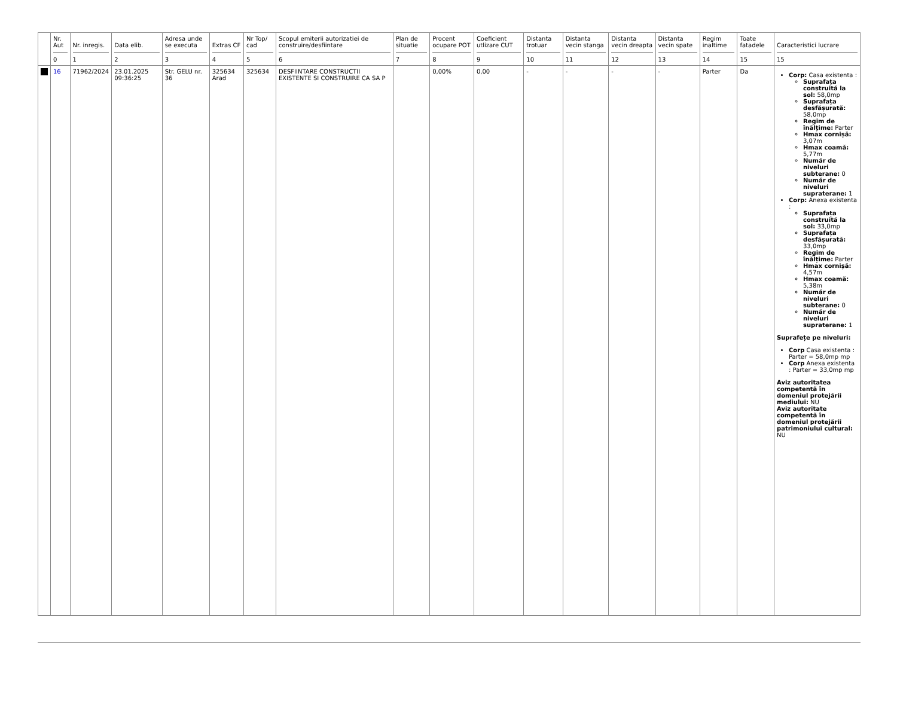| | Nr. Aut 0 | Nr. inregis. 1 | Data elib. 2 | Adresa unde se executa 3 | Extras CF 4 | Nr Top/ cad 5 | Scopul emiterii autorizatiei de construire/desfiintare 6 | Plan de situatie 7 | Procent ocupare POT 8 | Coeficient utlizare CUT 9 | Distanta trotuar 10 | Distanta vecin stanga 11 | Distanta vecin dreapta 12 | Distanta vecin spate 13 | Regim inaltime 14 | Toate fatadele 15 | Caracteristici lucrare 15 |
| --- | --- | --- | --- | --- | --- | --- | --- | --- | --- | --- | --- | --- | --- | --- | --- | --- | --- |
| | 16 | 71962/2024 | 23.01.2025 09:36:25 | Str. GELU nr. 36 | 325634 Arad | 325634 | DESFIINTARE CONSTRUCTII EXISTENTE SI CONSTRUIRE CA SA P | | 0,00% | 0,00 | - | - | - | - | Parter | Da | Corp: Casa existenta : Suprafața construită la sol: 58,0mp Suprafața desfășurată: 58,0mp Regim de înălțime: Parter Hmax cornișă: 3,07m Hmax coamă: 5,77m Număr de niveluri subterane: 0 Număr de niveluri supraterane: 1 Corp: Anexa existenta : Suprafața construită la sol: 33,0mp Suprafața desfășurată: 33,0mp Regim de înălțime: Parter Hmax cornișă: 4,57m Hmax coamă: 5,38m Număr de niveluri subterane: 0 Număr de niveluri supraterane: 1 Suprafețe pe niveluri: Corp Casa existenta : Parter = 58,0mp mp Corp Anexa existenta : Parter = 33,0mp mp Aviz autoritatea competentă în domeniul protejării mediului: NU Aviz autoritate competentă în domeniul protejării patrimoniului cultural: NU |